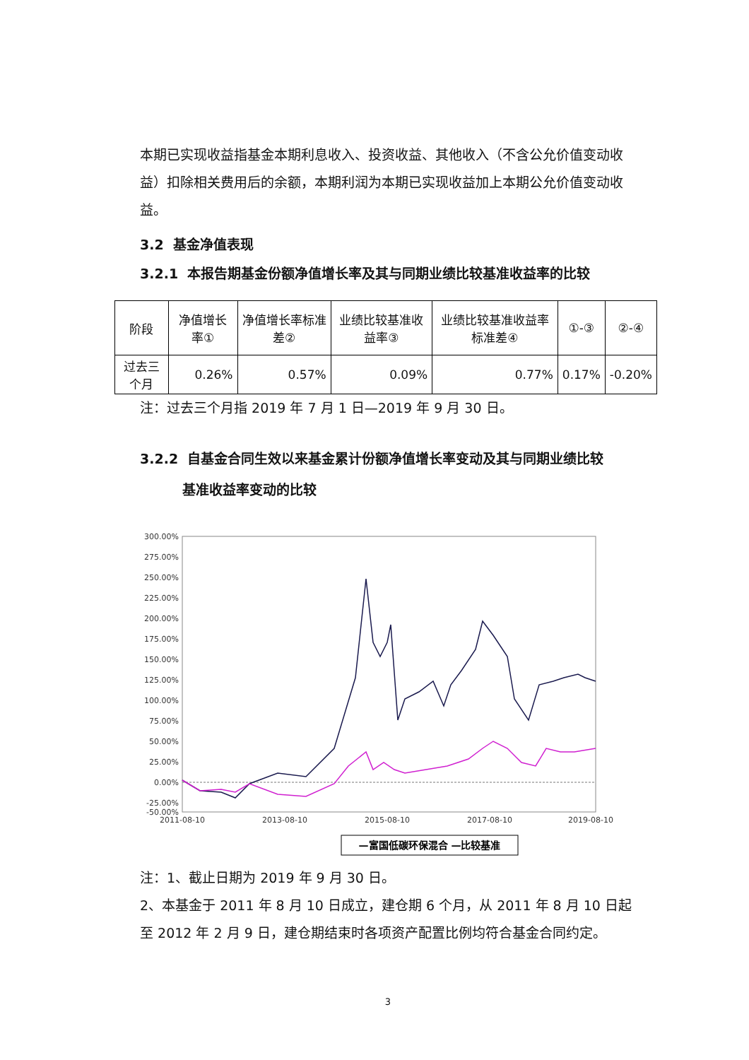本期已实现收益指基金本期利息收入、投资收益、其他收入（不含公允价值变动收益）扣除相关费用后的余额，本期利润为本期已实现收益加上本期公允价值变动收益。
3.2 基金净值表现
3.2.1 本报告期基金份额净值增长率及其与同期业绩比较基准收益率的比较
| 阶段 | 净值增长率① | 净值增长率标准差② | 业绩比较基准收益率③ | 业绩比较基准收益率标准差④ | ①-③ | ②-④ |
| --- | --- | --- | --- | --- | --- | --- |
| 过去三个月 | 0.26% | 0.57% | 0.09% | 0.77% | 0.17% | -0.20% |
注：过去三个月指 2019 年 7 月 1 日—2019 年 9 月 30 日。
3.2.2 自基金合同生效以来基金累计份额净值增长率变动及其与同期业绩比较
基准收益率变动的比较
300.00%
275.00%
250.00%
225.00%
200.00%
175.00%
150.00%
125.00%
100.00%
75.00%
50.00%
25.00%
0.00%
-25.00%
-50.00%
2011-08-10
2013-08-10
2015-08-10
2017-08-10
2019-08-10
—富国低碳环保混合 —比较基准
注：1、截止日期为 2019 年 9 月 30 日。
2、本基金于 2011 年 8 月 10 日成立，建仓期 6 个月，从 2011 年 8 月 10 日起至 2012 年 2 月 9 日，建仓期结束时各项资产配置比例均符合基金合同约定。
3